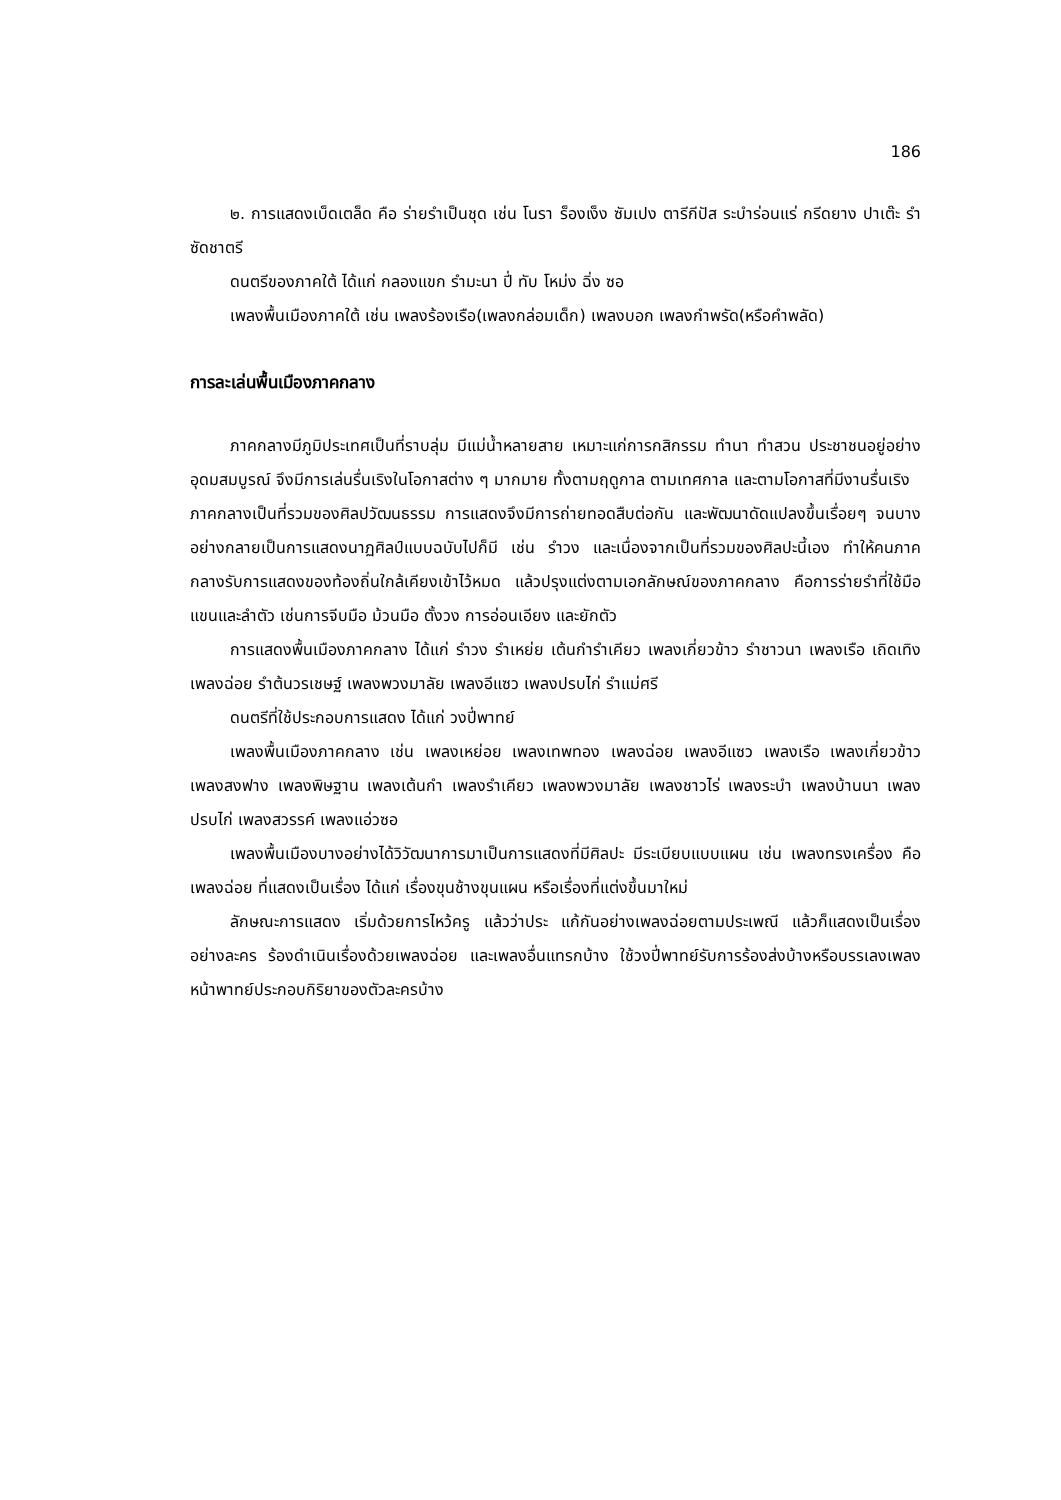186
๒. การแสดงเบ็ดเตล็ด คือ ร่ายรำเป็นชุด เช่น โนรา ร็องเง็ง ซัมเปง ตารีกีปัส ระบำร่อนแร่ กรีดยาง ปาเต๊ะ รำซัดชาตรี
ดนตรีของภาคใต้ ได้แก่ กลองแขก รำมะนา ปี่ ทับ โหม่ง ฉิ่ง ซอ
เพลงพื้นเมืองภาคใต้ เช่น เพลงร้องเรือ(เพลงกล่อมเด็ก) เพลงบอก เพลงกำพรัด(หรือคำพลัด)
การละเล่นพื้นเมืองภาคกลาง
ภาคกลางมีภูมิประเทศเป็นที่ราบลุ่ม มีแม่น้ำหลายสาย เหมาะแก่การกสิกรรม ทำนา ทำสวน ประชาชนอยู่อย่างอุดมสมบูรณ์ จึงมีการเล่นรื่นเริงในโอกาสต่าง ๆ มากมาย ทั้งตามฤดูกาล ตามเทศกาล และตามโอกาสที่มีงานรื่นเริง
ภาคกลางเป็นที่รวมของศิลปวัฒนธรรม การแสดงจึงมีการถ่ายทอดสืบต่อกัน และพัฒนาดัดแปลงขึ้นเรื่อยๆ จนบางอย่างกลายเป็นการแสดงนาฏศิลป์แบบฉบับไปก็มี เช่น รำวง และเนื่องจากเป็นที่รวมของศิลปะนี้เอง ทำให้คนภาคกลางรับการแสดงของท้องถิ่นใกล้เคียงเข้าไว้หมด แล้วปรุงแต่งตามเอกลักษณ์ของภาคกลาง คือการร่ายรำที่ใช้มือ แขนและลำตัว เช่นการจีบมือ ม้วนมือ ตั้งวง การอ่อนเอียง และยักตัว
การแสดงพื้นเมืองภาคกลาง ได้แก่ รำวง รำเหย่ย เต้นกำรำเคียว เพลงเกี่ยวข้าว รำชาวนา เพลงเรือ เถิดเทิง เพลงฉ่อย รำต้นวรเชษฐ์ เพลงพวงมาลัย เพลงอีแซว เพลงปรบไก่ รำแม่ศรี
ดนตรีที่ใช้ประกอบการแสดง ได้แก่ วงปี่พาทย์
เพลงพื้นเมืองภาคกลาง เช่น เพลงเหย่อย เพลงเทพทอง เพลงฉ่อย เพลงอีแซว เพลงเรือ เพลงเกี่ยวข้าว เพลงสงฟาง เพลงพิษฐาน เพลงเต้นกำ เพลงรำเคียว เพลงพวงมาลัย เพลงชาวไร่ เพลงระบำ เพลงบ้านนา เพลงปรบไก่ เพลงสวรรค์ เพลงแอ่วซอ
เพลงพื้นเมืองบางอย่างได้วิวัฒนาการมาเป็นการแสดงที่มีศิลปะ มีระเบียบแบบแผน เช่น เพลงทรงเครื่อง คือ เพลงฉ่อย ที่แสดงเป็นเรื่อง ได้แก่ เรื่องขุนช้างขุนแผน หรือเรื่องที่แต่งขึ้นมาใหม่
ลักษณะการแสดง เริ่มด้วยการไหว้ครู แล้วว่าประ แก้กันอย่างเพลงฉ่อยตามประเพณี แล้วก็แสดงเป็นเรื่องอย่างละคร ร้องดำเนินเรื่องด้วยเพลงฉ่อย และเพลงอื่นแทรกบ้าง ใช้วงปี่พาทย์รับการร้องส่งบ้างหรือบรรเลงเพลงหน้าพาทย์ประกอบกิริยาของตัวละครบ้าง